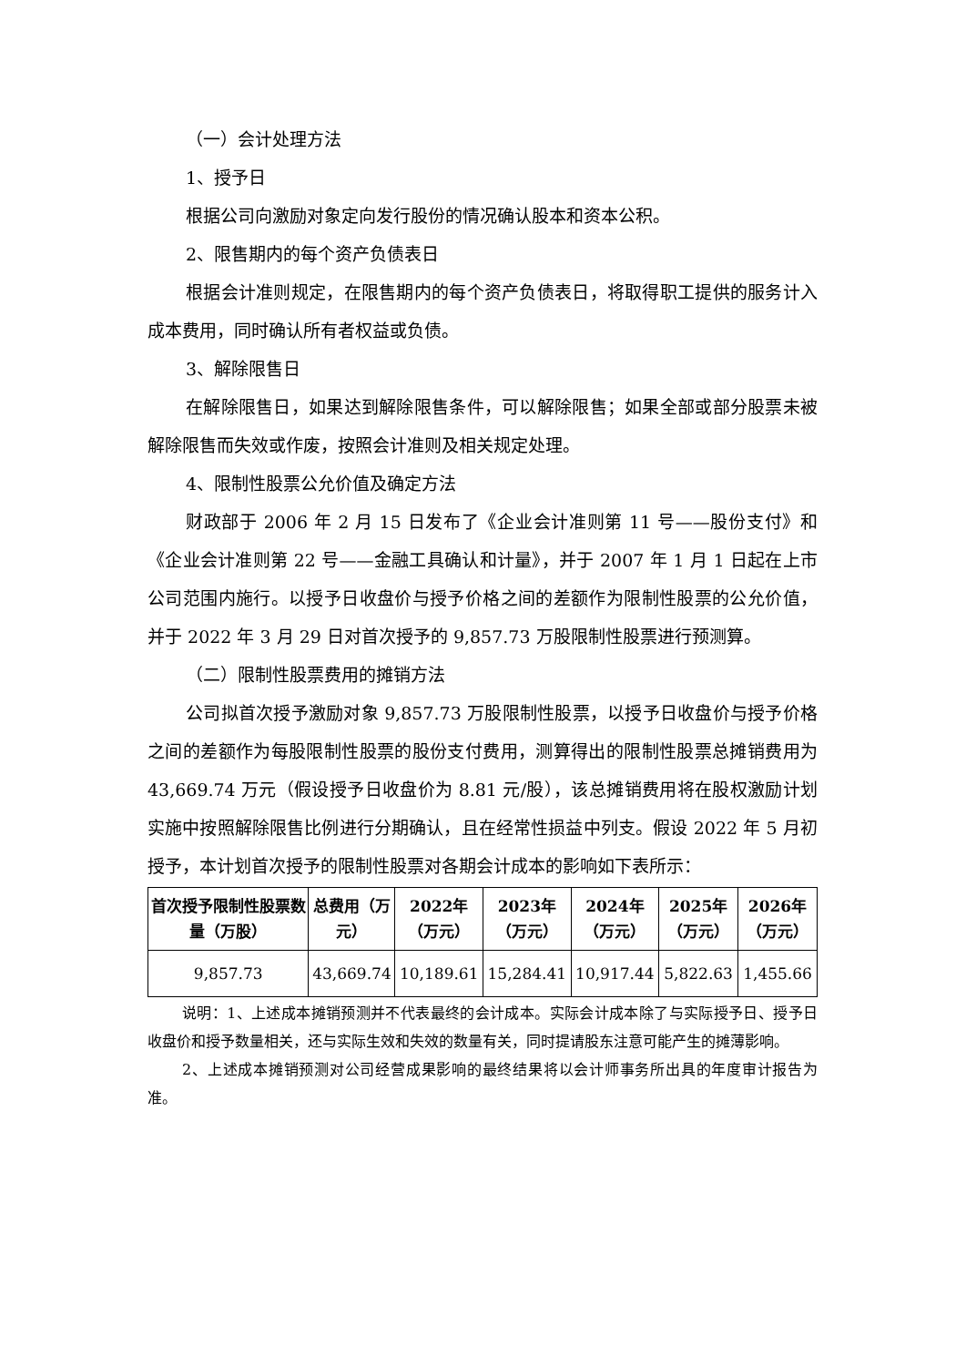（一）会计处理方法
1、授予日
根据公司向激励对象定向发行股份的情况确认股本和资本公积。
2、限售期内的每个资产负债表日
根据会计准则规定，在限售期内的每个资产负债表日，将取得职工提供的服务计入成本费用，同时确认所有者权益或负债。
3、解除限售日
在解除限售日，如果达到解除限售条件，可以解除限售；如果全部或部分股票未被解除限售而失效或作废，按照会计准则及相关规定处理。
4、限制性股票公允价值及确定方法
财政部于 2006 年 2 月 15 日发布了《企业会计准则第 11 号——股份支付》和《企业会计准则第 22 号——金融工具确认和计量》，并于 2007 年 1 月 1 日起在上市公司范围内施行。以授予日收盘价与授予价格之间的差额作为限制性股票的公允价值，并于 2022 年 3 月 29 日对首次授予的 9,857.73 万股限制性股票进行预测算。
（二）限制性股票费用的摊销方法
公司拟首次授予激励对象 9,857.73 万股限制性股票，以授予日收盘价与授予价格之间的差额作为每股限制性股票的股份支付费用，测算得出的限制性股票总摊销费用为 43,669.74 万元（假设授予日收盘价为 8.81 元/股），该总摊销费用将在股权激励计划实施中按照解除限售比例进行分期确认，且在经常性损益中列支。假设 2022 年 5 月初授予，本计划首次授予的限制性股票对各期会计成本的影响如下表所示：
| 首次授予限制性股票数量（万股） | 总费用（万元） | 2022年（万元） | 2023年（万元） | 2024年（万元） | 2025年（万元） | 2026年（万元） |
| --- | --- | --- | --- | --- | --- | --- |
| 9,857.73 | 43,669.74 | 10,189.61 | 15,284.41 | 10,917.44 | 5,822.63 | 1,455.66 |
说明：1、上述成本摊销预测并不代表最终的会计成本。实际会计成本除了与实际授予日、授予日收盘价和授予数量相关，还与实际生效和失效的数量有关，同时提请股东注意可能产生的摊薄影响。
2、上述成本摊销预测对公司经营成果影响的最终结果将以会计师事务所出具的年度审计报告为准。